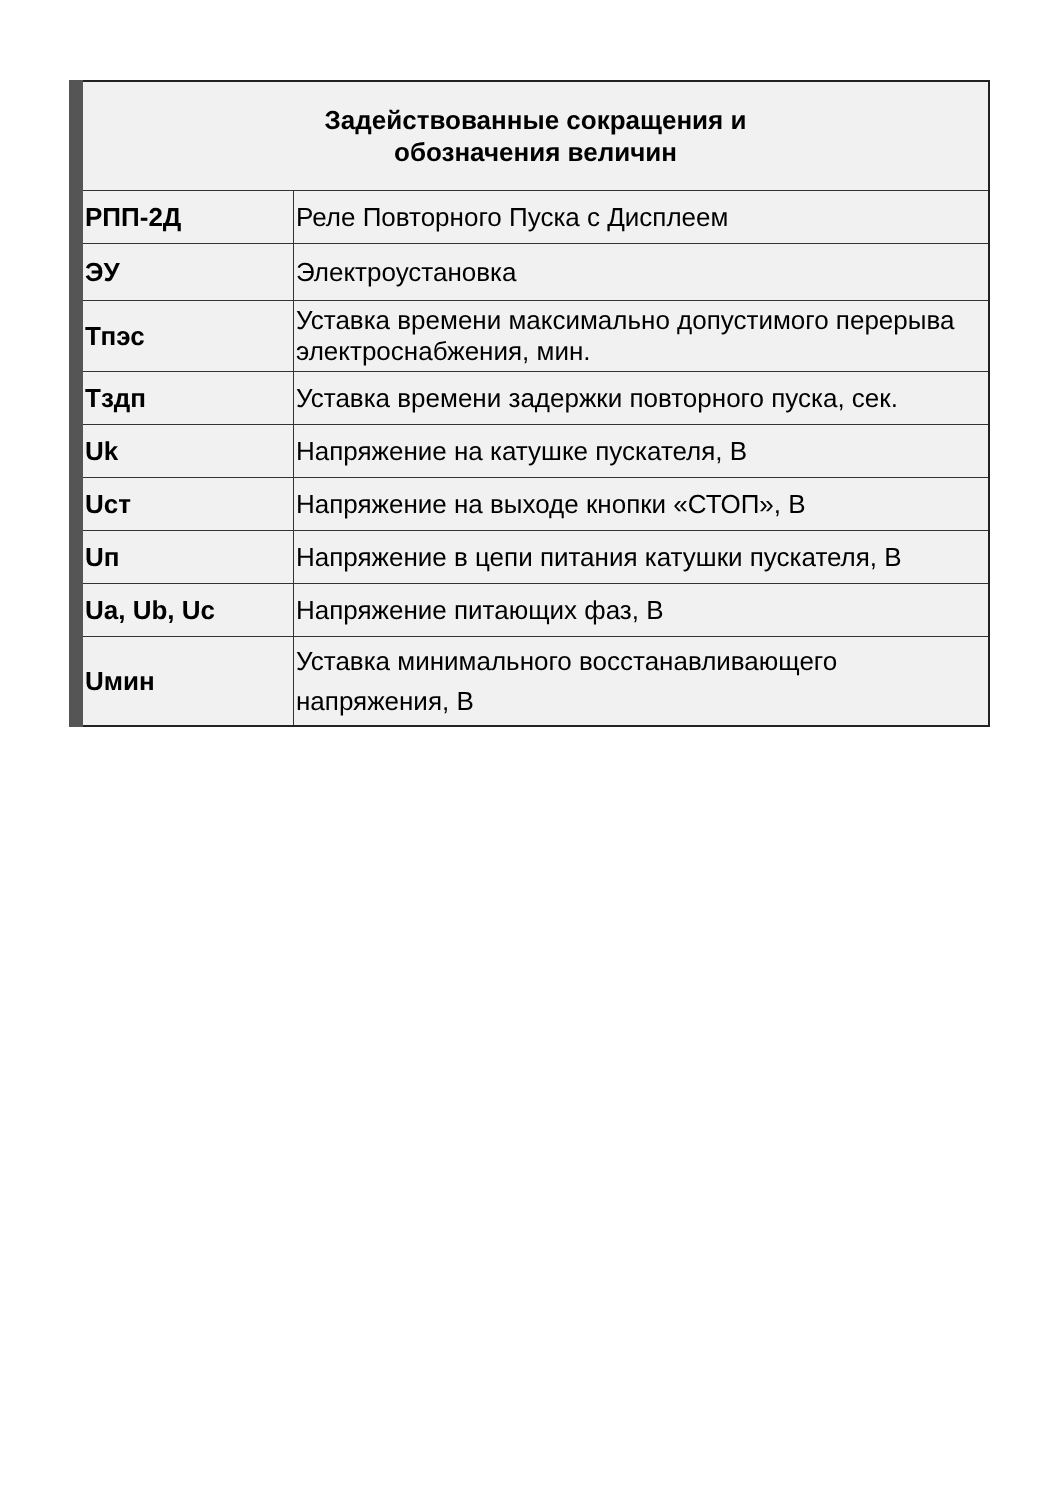| Задействованные сокращения и обозначения величин | |
| --- | --- |
| РПП-2Д | Реле Повторного Пуска с Дисплеем |
| ЭУ | Электроустановка |
| Тпэс | Уставка времени максимально допустимого перерыва электроснабжения, мин. |
| Тздп | Уставка времени задержки повторного пуска, сек. |
| Uk | Напряжение на катушке пускателя, В |
| Uст | Напряжение на выходе кнопки «СТОП», В |
| Uп | Напряжение в цепи питания катушки пускателя, В |
| Ua, Ub, Uc | Напряжение питающих фаз, В |
| Uмин | Уставка минимального восстанавливающего напряжения, В |